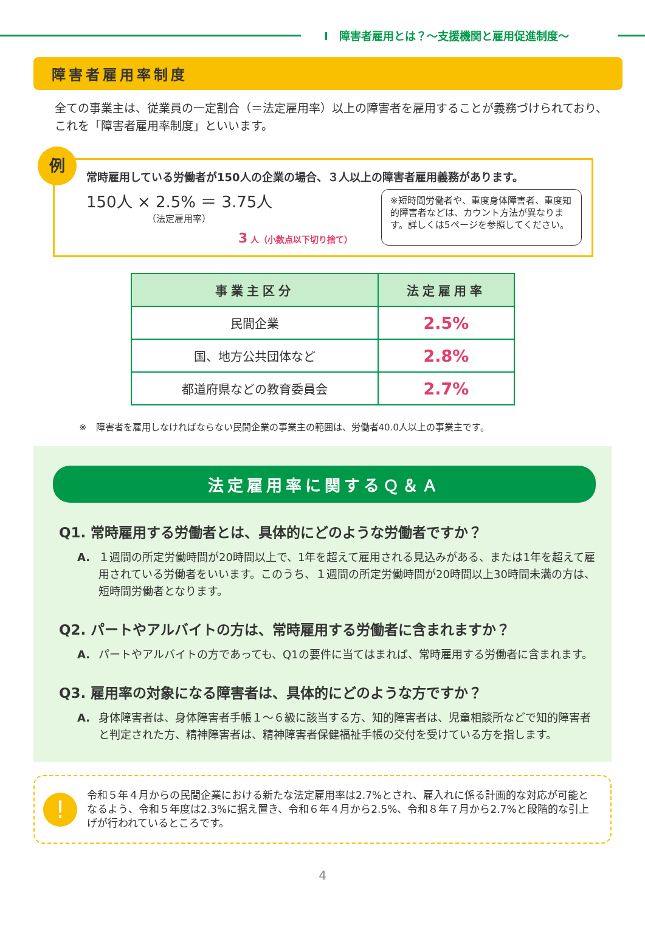Ⅰ　障害者雇用とは？～支援機関と雇用促進制度～
障害者雇用率制度
全ての事業主は、従業員の一定割合（＝法定雇用率）以上の障害者を雇用することが義務づけられており、これを「障害者雇用率制度」といいます。
例
常時雇用している労働者が150人の企業の場合、３人以上の障害者雇用義務があります。
150人 × 2.5% ＝ 3.75人
（法定雇用率）
3 人（小数点以下切り捨て）
※短時間労働者や、重度身体障害者、重度知的障害者などは、カウント方法が異なります。詳しくは5ページを参照してください。
| 事業主区分 | 法定雇用率 |
| --- | --- |
| 民間企業 | 2.5% |
| 国、地方公共団体など | 2.8% |
| 都道府県などの教育委員会 | 2.7% |
※　障害者を雇用しなければならない民間企業の事業主の範囲は、労働者40.0人以上の事業主です。
法定雇用率に関するＱ＆Ａ
Q1. 常時雇用する労働者とは、具体的にどのような労働者ですか？
A. １週間の所定労働時間が20時間以上で、1年を超えて雇用される見込みがある、または1年を超えて雇用されている労働者をいいます。このうち、１週間の所定労働時間が20時間以上30時間未満の方は、短時間労働者となります。
Q2. パートやアルバイトの方は、常時雇用する労働者に含まれますか？
A. パートやアルバイトの方であっても、Q1の要件に当てはまれば、常時雇用する労働者に含まれます。
Q3. 雇用率の対象になる障害者は、具体的にどのような方ですか？
A. 身体障害者は、身体障害者手帳１～６級に該当する方、知的障害者は、児童相談所などで知的障害者と判定された方、精神障害者は、精神障害者保健福祉手帳の交付を受けている方を指します。
!
令和５年４月からの民間企業における新たな法定雇用率は2.7%とされ、雇入れに係る計画的な対応が可能となるよう、令和５年度は2.3%に据え置き、令和６年４月から2.5%、令和８年７月から2.7%と段階的な引上げが行われているところです。
4